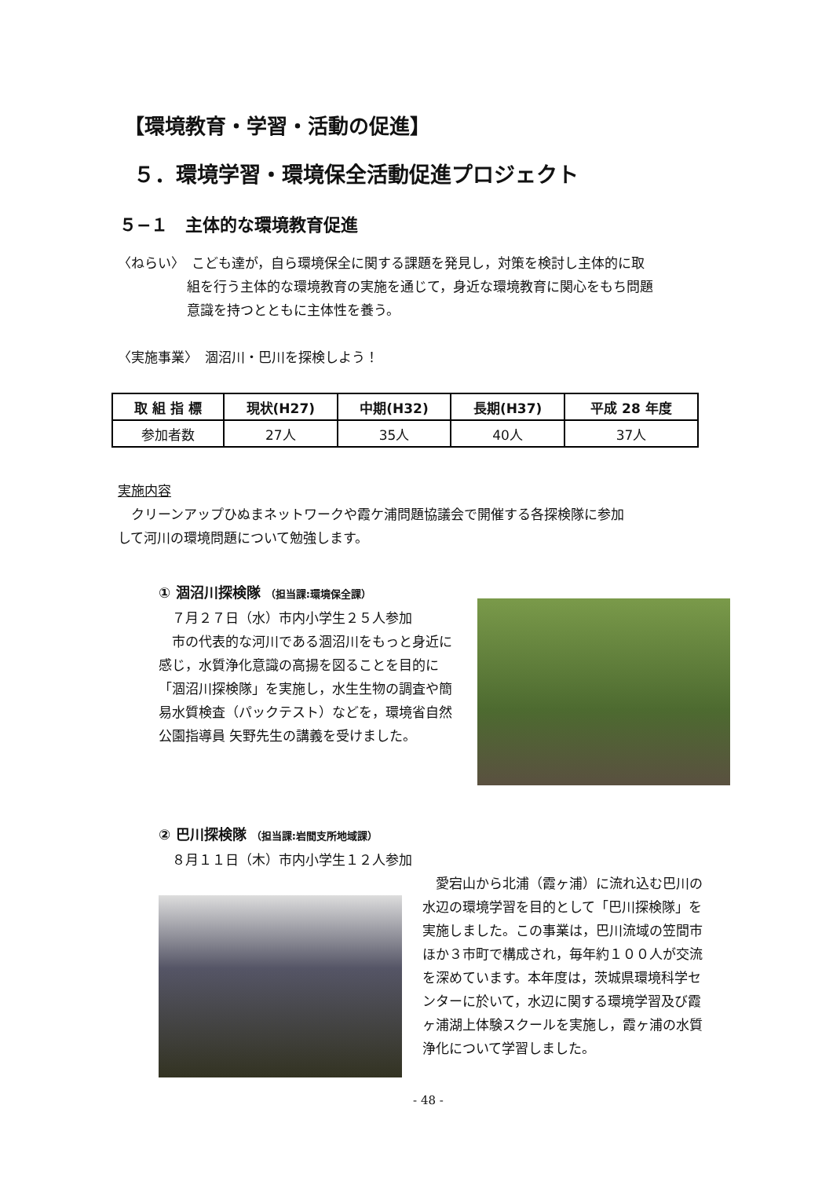【環境教育・学習・活動の促進】
５．環境学習・環境保全活動促進プロジェクト
５−１　主体的な環境教育促進
〈ねらい〉　こども達が，自ら環境保全に関する課題を発見し，対策を検討し主体的に取
組を行う主体的な環境教育の実施を通じて，身近な環境教育に関心をもち問題
意識を持つとともに主体性を養う。
〈実施事業〉　涸沼川・巴川を探検しよう！
| 取 組 指 標 | 現状(H27) | 中期(H32) | 長期(H37) | 平成 28 年度 |
| --- | --- | --- | --- | --- |
| 参加者数 | 27人 | 35人 | 40人 | 37人 |
実施内容
　クリーンアップひぬまネットワークや霞ケ浦問題協議会で開催する各探検隊に参加
して河川の環境問題について勉強します。
① 涸沼川探検隊 （担当課:環境保全課）
　７月２７日（水）市内小学生２５人参加
　市の代表的な河川である涸沼川をもっと身近に感じ，水質浄化意識の高揚を図ることを目的に「涸沼川探検隊」を実施し，水生生物の調査や簡易水質検査（パックテスト）などを，環境省自然公園指導員 矢野先生の講義を受けました。
② 巴川探検隊 （担当課:岩間支所地域課）
　８月１１日（木）市内小学生１２人参加
　愛宕山から北浦（霞ヶ浦）に流れ込む巴川の水辺の環境学習を目的として「巴川探検隊」を実施しました。この事業は，巴川流域の笠間市ほか３市町で構成され，毎年約１００人が交流を深めています。本年度は，茨城県環境科学センターに於いて，水辺に関する環境学習及び霞ヶ浦湖上体験スクールを実施し，霞ヶ浦の水質浄化について学習しました。
- 48 -